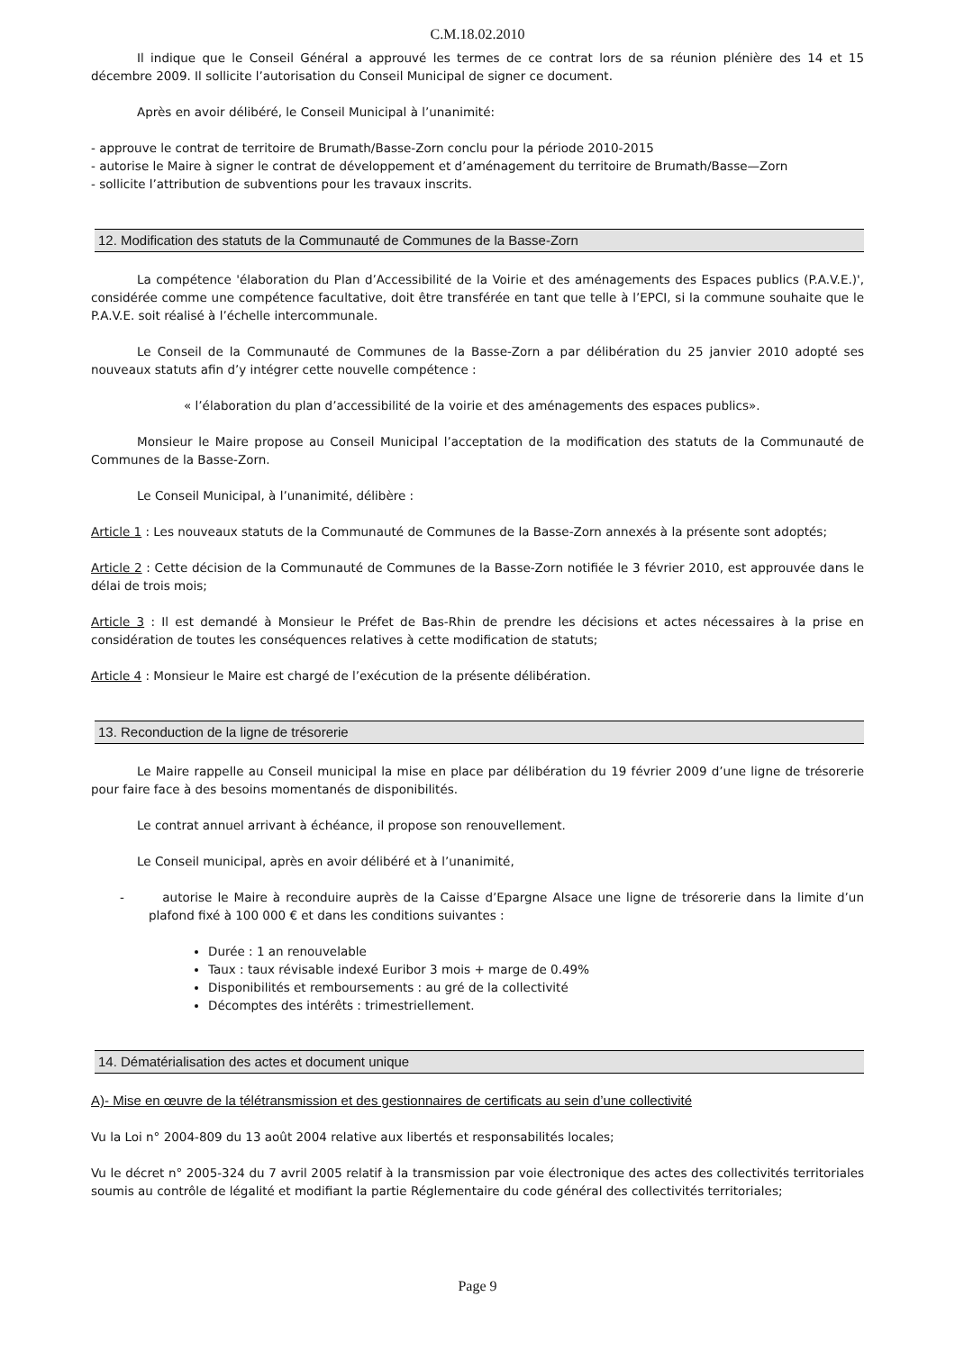C.M.18.02.2010
Il indique que le Conseil Général a approuvé les termes de ce contrat lors de sa réunion plénière des 14 et 15 décembre 2009. Il sollicite l’autorisation du Conseil Municipal de signer ce document.
Après en avoir délibéré, le Conseil Municipal à l’unanimité:
- approuve le contrat de territoire de Brumath/Basse-Zorn conclu pour la période 2010-2015
- autorise le Maire à signer le contrat de développement et d’aménagement du territoire de Brumath/Basse—Zorn
- sollicite l’attribution de subventions pour les travaux inscrits.
12. Modification des statuts de la Communauté de Communes de la Basse-Zorn
La compétence 'élaboration du Plan d’Accessibilité de la Voirie et des aménagements des Espaces publics (P.A.V.E.)', considérée comme une compétence facultative, doit être transférée en tant que telle à l’EPCI, si la commune souhaite que le P.A.V.E. soit réalisé à l’échelle intercommunale.
Le Conseil de la Communauté de Communes de la Basse-Zorn a par délibération du 25 janvier 2010 adopté ses nouveaux statuts afin d’y intégrer cette nouvelle compétence :
« l’élaboration du plan d’accessibilité de la voirie et des aménagements des espaces publics».
Monsieur le Maire propose au Conseil Municipal l’acceptation de la modification des statuts de la Communauté de Communes de la Basse-Zorn.
Le Conseil Municipal, à l’unanimité, délibère :
Article 1 : Les nouveaux statuts de la Communauté de Communes de la Basse-Zorn annexés à la présente sont adoptés;
Article 2 : Cette décision de la Communauté de Communes de la Basse-Zorn notifiée le 3 février 2010, est approuvée dans le délai de trois mois;
Article 3 : Il est demandé à Monsieur le Préfet de Bas-Rhin de prendre les décisions et actes nécessaires à la prise en considération de toutes les conséquences relatives à cette modification de statuts;
Article 4 : Monsieur le Maire est chargé de l’exécution de la présente délibération.
13. Reconduction de la ligne de trésorerie
Le Maire rappelle au Conseil municipal la mise en place par délibération du 19 février 2009 d’une ligne de trésorerie pour faire face à des besoins momentanés de disponibilités.
Le contrat annuel arrivant à échéance, il propose son renouvellement.
Le Conseil municipal, après en avoir délibéré et à l’unanimité,
- autorise le Maire à reconduire auprès de la Caisse d’Epargne Alsace une ligne de trésorerie dans la limite d’un plafond fixé à 100 000 € et dans les conditions suivantes :
Durée : 1 an renouvelable
Taux : taux révisable indexé Euribor 3 mois + marge de 0.49%
Disponibilités et remboursements : au gré de la collectivité
Décomptes des intérêts : trimestriellement.
14. Dématérialisation des actes et document unique
A)- Mise en œuvre de la télétransmission et des gestionnaires de certificats au sein d’une collectivité
Vu la Loi n° 2004-809 du 13 août 2004 relative aux libertés et responsabilités locales;
Vu le décret n° 2005-324 du 7 avril 2005 relatif à la transmission par voie électronique des actes des collectivités territoriales soumis au contrôle de légalité et modifiant la partie Réglementaire du code général des collectivités territoriales;
Page 9